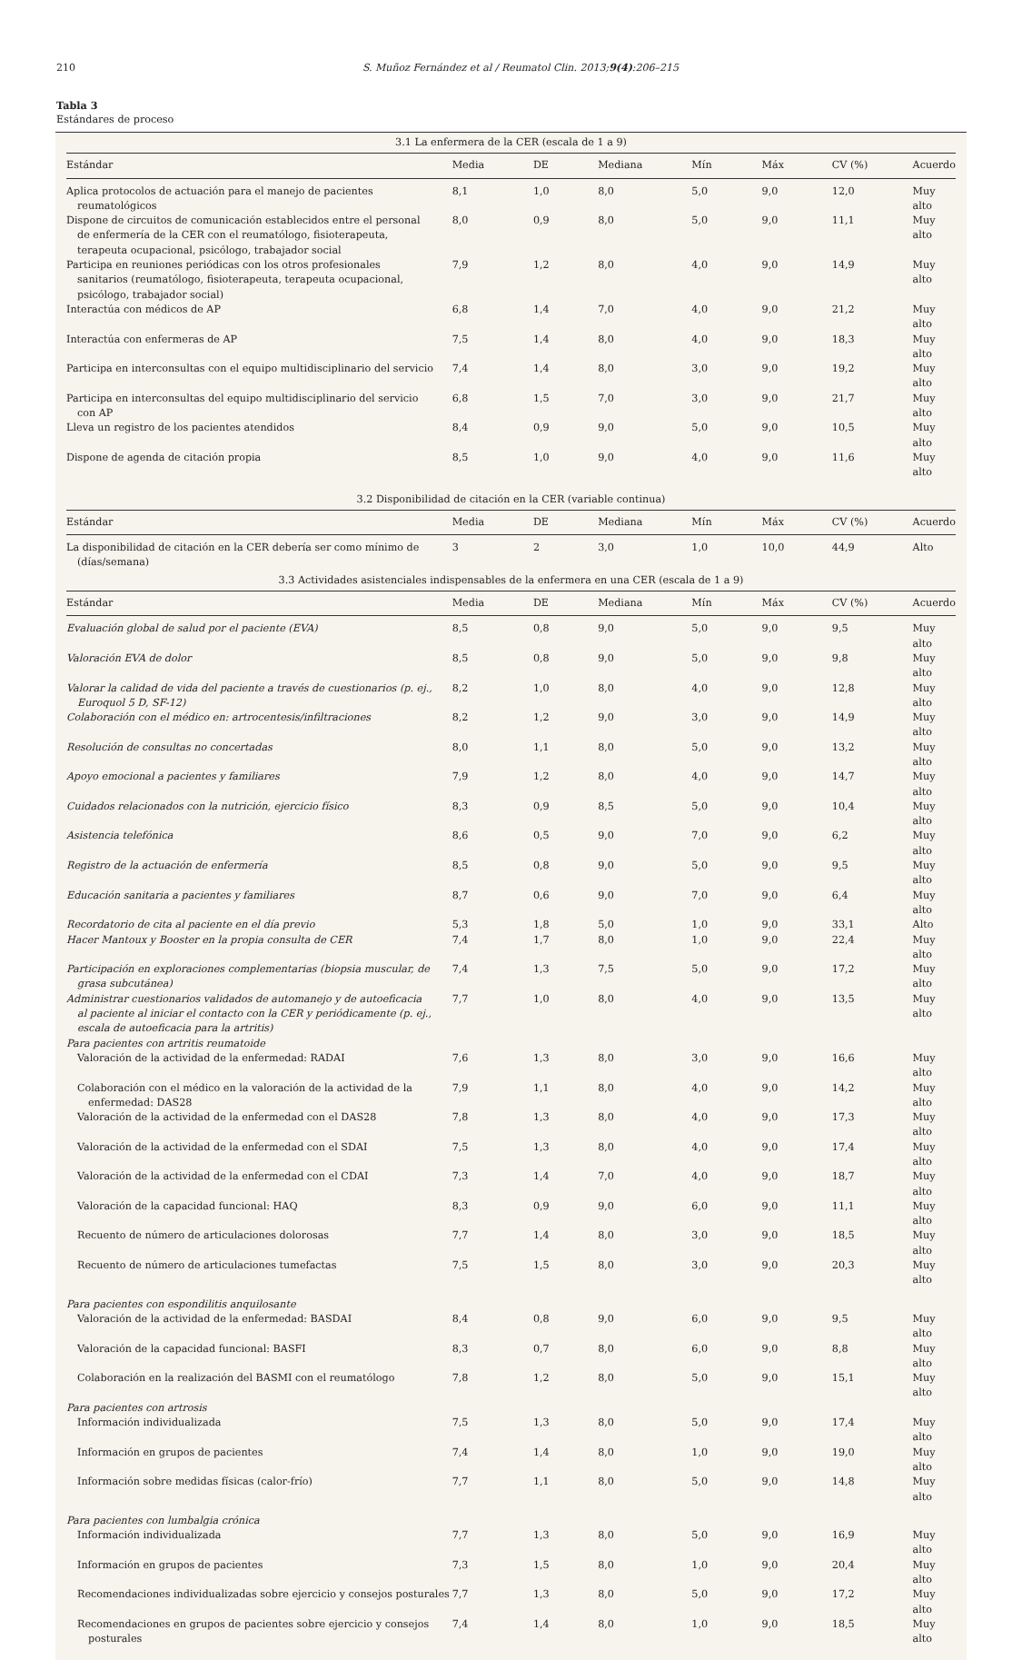210 S. Muñoz Fernández et al / Reumatol Clin. 2013;9(4):206–215
Tabla 3
Estándares de proceso
| 3.1 La enfermera de la CER (escala de 1 a 9) | | | | | | | |
| Estándar | Media | DE | Mediana | Mín | Máx | CV (%) | Acuerdo |
| Aplica protocolos de actuación para el manejo de pacientes reumatológicos | 8,1 | 1,0 | 8,0 | 5,0 | 9,0 | 12,0 | Muy alto |
| Dispone de circuitos de comunicación establecidos entre el personal de enfermería de la CER con el reumatólogo, fisioterapeuta, terapeuta ocupacional, psicólogo, trabajador social | 8,0 | 0,9 | 8,0 | 5,0 | 9,0 | 11,1 | Muy alto |
| Participa en reuniones periódicas con los otros profesionales sanitarios (reumatólogo, fisioterapeuta, terapeuta ocupacional, psicólogo, trabajador social) | 7,9 | 1,2 | 8,0 | 4,0 | 9,0 | 14,9 | Muy alto |
| Interactúa con médicos de AP | 6,8 | 1,4 | 7,0 | 4,0 | 9,0 | 21,2 | Muy alto |
| Interactúa con enfermeras de AP | 7,5 | 1,4 | 8,0 | 4,0 | 9,0 | 18,3 | Muy alto |
| Participa en interconsultas con el equipo multidisciplinario del servicio | 7,4 | 1,4 | 8,0 | 3,0 | 9,0 | 19,2 | Muy alto |
| Participa en interconsultas del equipo multidisciplinario del servicio con AP | 6,8 | 1,5 | 7,0 | 3,0 | 9,0 | 21,7 | Muy alto |
| Lleva un registro de los pacientes atendidos | 8,4 | 0,9 | 9,0 | 5,0 | 9,0 | 10,5 | Muy alto |
| Dispone de agenda de citación propia | 8,5 | 1,0 | 9,0 | 4,0 | 9,0 | 11,6 | Muy alto |
| 3.2 Disponibilidad de citación en la CER (variable continua) | | | | | | | |
| Estándar | Media | DE | Mediana | Mín | Máx | CV (%) | Acuerdo |
| La disponibilidad de citación en la CER debería ser como mínimo de (días/semana) | 3 | 2 | 3,0 | 1,0 | 10,0 | 44,9 | Alto |
| 3.3 Actividades asistenciales indispensables de la enfermera en una CER (escala de 1 a 9) | | | | | | | |
| Estándar | Media | DE | Mediana | Mín | Máx | CV (%) | Acuerdo |
| Evaluación global de salud por el paciente (EVA) | 8,5 | 0,8 | 9,0 | 5,0 | 9,0 | 9,5 | Muy alto |
| Valoración EVA de dolor | 8,5 | 0,8 | 9,0 | 5,0 | 9,0 | 9,8 | Muy alto |
| Valorar la calidad de vida del paciente a través de cuestionarios (p. ej., Euroquol 5 D, SF-12) | 8,2 | 1,0 | 8,0 | 4,0 | 9,0 | 12,8 | Muy alto |
| Colaboración con el médico en: artrocentesis/infiltraciones | 8,2 | 1,2 | 9,0 | 3,0 | 9,0 | 14,9 | Muy alto |
| Resolución de consultas no concertadas | 8,0 | 1,1 | 8,0 | 5,0 | 9,0 | 13,2 | Muy alto |
| Apoyo emocional a pacientes y familiares | 7,9 | 1,2 | 8,0 | 4,0 | 9,0 | 14,7 | Muy alto |
| Cuidados relacionados con la nutrición, ejercicio físico | 8,3 | 0,9 | 8,5 | 5,0 | 9,0 | 10,4 | Muy alto |
| Asistencia telefónica | 8,6 | 0,5 | 9,0 | 7,0 | 9,0 | 6,2 | Muy alto |
| Registro de la actuación de enfermería | 8,5 | 0,8 | 9,0 | 5,0 | 9,0 | 9,5 | Muy alto |
| Educación sanitaria a pacientes y familiares | 8,7 | 0,6 | 9,0 | 7,0 | 9,0 | 6,4 | Muy alto |
| Recordatorio de cita al paciente en el día previo | 5,3 | 1,8 | 5,0 | 1,0 | 9,0 | 33,1 | Alto |
| Hacer Mantoux y Booster en la propia consulta de CER | 7,4 | 1,7 | 8,0 | 1,0 | 9,0 | 22,4 | Muy alto |
| Participación en exploraciones complementarias (biopsia muscular, de grasa subcutánea) | 7,4 | 1,3 | 7,5 | 5,0 | 9,0 | 17,2 | Muy alto |
| Administrar cuestionarios validados de automanejo y de autoeficacia al paciente al iniciar el contacto con la CER y periódicamente (p. ej., escala de autoeficacia para la artritis) | 7,7 | 1,0 | 8,0 | 4,0 | 9,0 | 13,5 | Muy alto |
| Para pacientes con artritis reumatoide | | | | | | | |
| Valoración de la actividad de la enfermedad: RADAI | 7,6 | 1,3 | 8,0 | 3,0 | 9,0 | 16,6 | Muy alto |
| Colaboración con el médico en la valoración de la actividad de la enfermedad: DAS28 | 7,9 | 1,1 | 8,0 | 4,0 | 9,0 | 14,2 | Muy alto |
| Valoración de la actividad de la enfermedad con el DAS28 | 7,8 | 1,3 | 8,0 | 4,0 | 9,0 | 17,3 | Muy alto |
| Valoración de la actividad de la enfermedad con el SDAI | 7,5 | 1,3 | 8,0 | 4,0 | 9,0 | 17,4 | Muy alto |
| Valoración de la actividad de la enfermedad con el CDAI | 7,3 | 1,4 | 7,0 | 4,0 | 9,0 | 18,7 | Muy alto |
| Valoración de la capacidad funcional: HAQ | 8,3 | 0,9 | 9,0 | 6,0 | 9,0 | 11,1 | Muy alto |
| Recuento de número de articulaciones dolorosas | 7,7 | 1,4 | 8,0 | 3,0 | 9,0 | 18,5 | Muy alto |
| Recuento de número de articulaciones tumefactas | 7,5 | 1,5 | 8,0 | 3,0 | 9,0 | 20,3 | Muy alto |
| Para pacientes con espondilitis anquilosante | | | | | | | |
| Valoración de la actividad de la enfermedad: BASDAI | 8,4 | 0,8 | 9,0 | 6,0 | 9,0 | 9,5 | Muy alto |
| Valoración de la capacidad funcional: BASFI | 8,3 | 0,7 | 8,0 | 6,0 | 9,0 | 8,8 | Muy alto |
| Colaboración en la realización del BASMI con el reumatólogo | 7,8 | 1,2 | 8,0 | 5,0 | 9,0 | 15,1 | Muy alto |
| Para pacientes con artrosis | | | | | | | |
| Información individualizada | 7,5 | 1,3 | 8,0 | 5,0 | 9,0 | 17,4 | Muy alto |
| Información en grupos de pacientes | 7,4 | 1,4 | 8,0 | 1,0 | 9,0 | 19,0 | Muy alto |
| Información sobre medidas físicas (calor-frío) | 7,7 | 1,1 | 8,0 | 5,0 | 9,0 | 14,8 | Muy alto |
| Para pacientes con lumbalgia crónica | | | | | | | |
| Información individualizada | 7,7 | 1,3 | 8,0 | 5,0 | 9,0 | 16,9 | Muy alto |
| Información en grupos de pacientes | 7,3 | 1,5 | 8,0 | 1,0 | 9,0 | 20,4 | Muy alto |
| Recomendaciones individualizadas sobre ejercicio y consejos posturales | 7,7 | 1,3 | 8,0 | 5,0 | 9,0 | 17,2 | Muy alto |
| Recomendaciones en grupos de pacientes sobre ejercicio y consejos posturales | 7,4 | 1,4 | 8,0 | 1,0 | 9,0 | 18,5 | Muy alto |